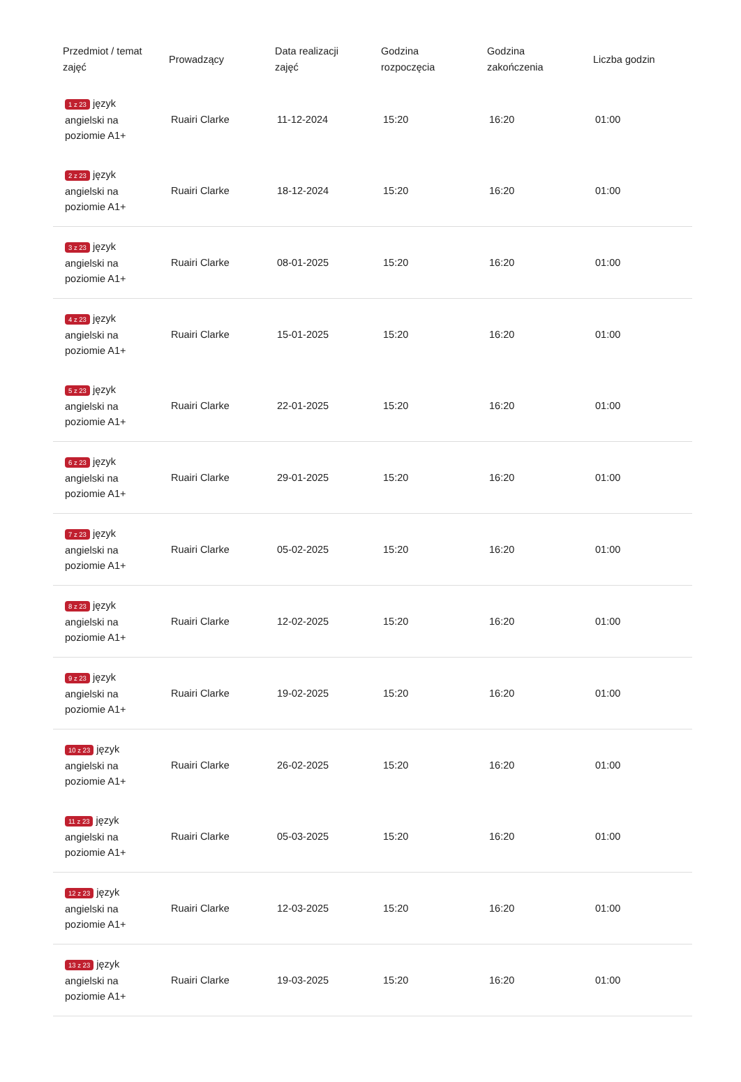| Przedmiot / temat zajęć | Prowadzący | Data realizacji zajęć | Godzina rozpoczęcia | Godzina zakończenia | Liczba godzin |
| --- | --- | --- | --- | --- | --- |
| 1 z 23 język angielski na poziomie A1+ | Ruairi Clarke | 11-12-2024 | 15:20 | 16:20 | 01:00 |
| 2 z 23 język angielski na poziomie A1+ | Ruairi Clarke | 18-12-2024 | 15:20 | 16:20 | 01:00 |
| 3 z 23 język angielski na poziomie A1+ | Ruairi Clarke | 08-01-2025 | 15:20 | 16:20 | 01:00 |
| 4 z 23 język angielski na poziomie A1+ | Ruairi Clarke | 15-01-2025 | 15:20 | 16:20 | 01:00 |
| 5 z 23 język angielski na poziomie A1+ | Ruairi Clarke | 22-01-2025 | 15:20 | 16:20 | 01:00 |
| 6 z 23 język angielski na poziomie A1+ | Ruairi Clarke | 29-01-2025 | 15:20 | 16:20 | 01:00 |
| 7 z 23 język angielski na poziomie A1+ | Ruairi Clarke | 05-02-2025 | 15:20 | 16:20 | 01:00 |
| 8 z 23 język angielski na poziomie A1+ | Ruairi Clarke | 12-02-2025 | 15:20 | 16:20 | 01:00 |
| 9 z 23 język angielski na poziomie A1+ | Ruairi Clarke | 19-02-2025 | 15:20 | 16:20 | 01:00 |
| 10 z 23 język angielski na poziomie A1+ | Ruairi Clarke | 26-02-2025 | 15:20 | 16:20 | 01:00 |
| 11 z 23 język angielski na poziomie A1+ | Ruairi Clarke | 05-03-2025 | 15:20 | 16:20 | 01:00 |
| 12 z 23 język angielski na poziomie A1+ | Ruairi Clarke | 12-03-2025 | 15:20 | 16:20 | 01:00 |
| 13 z 23 język angielski na poziomie A1+ | Ruairi Clarke | 19-03-2025 | 15:20 | 16:20 | 01:00 |